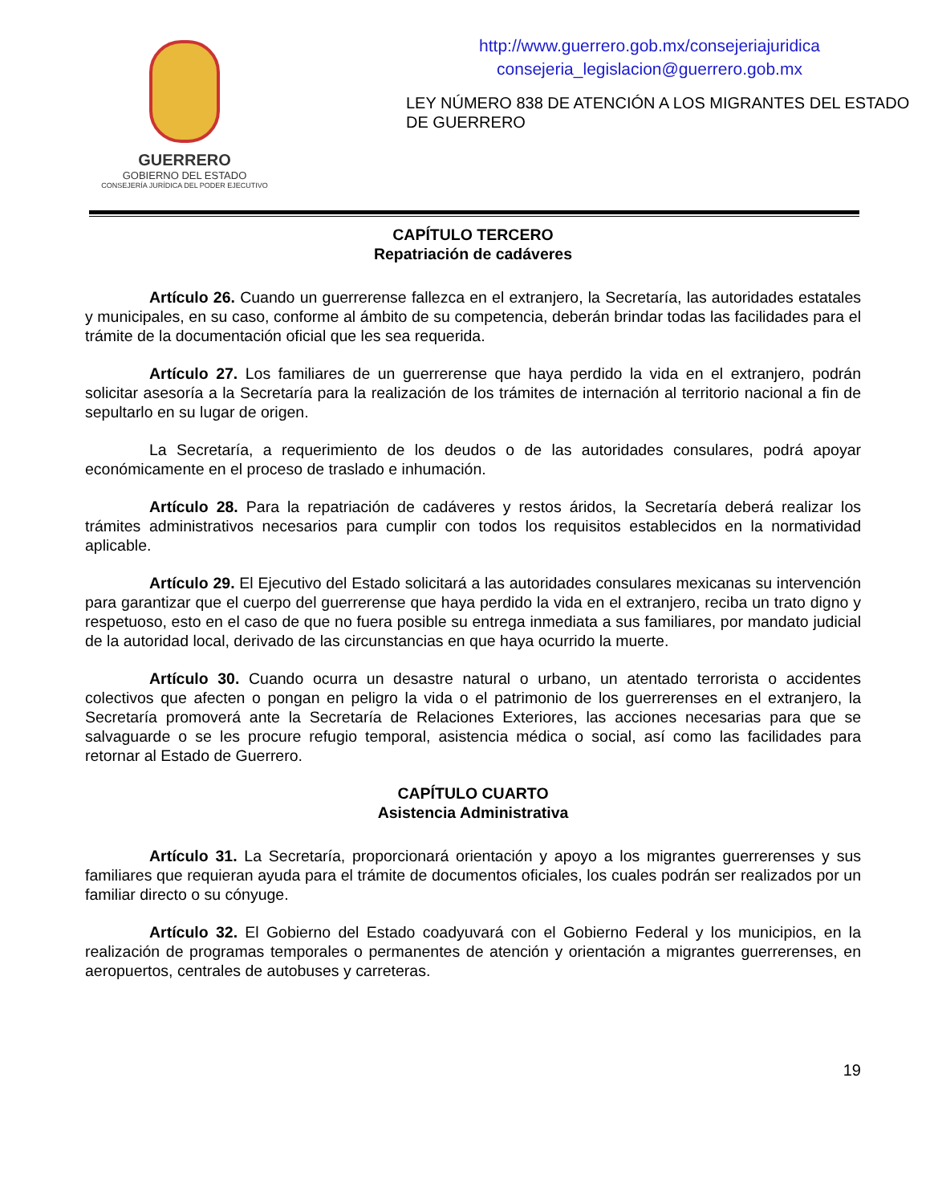GUERRERO
GOBIERNO DEL ESTADO
CONSEJERÍA JURÍDICA DEL PODER EJECUTIVO
http://www.guerrero.gob.mx/consejeriajuridica
consejeria_legislacion@guerrero.gob.mx
LEY NÚMERO 838 DE ATENCIÓN A LOS MIGRANTES DEL ESTADO DE GUERRERO
CAPÍTULO TERCERO
Repatriación de cadáveres
Artículo 26. Cuando un guerrerense fallezca en el extranjero, la Secretaría, las autoridades estatales y municipales, en su caso, conforme al ámbito de su competencia, deberán brindar todas las facilidades para el trámite de la documentación oficial que les sea requerida.
Artículo 27. Los familiares de un guerrerense que haya perdido la vida en el extranjero, podrán solicitar asesoría a la Secretaría para la realización de los trámites de internación al territorio nacional a fin de sepultarlo en su lugar de origen.
La Secretaría, a requerimiento de los deudos o de las autoridades consulares, podrá apoyar económicamente en el proceso de traslado e inhumación.
Artículo 28. Para la repatriación de cadáveres y restos áridos, la Secretaría deberá realizar los trámites administrativos necesarios para cumplir con todos los requisitos establecidos en la normatividad aplicable.
Artículo 29. El Ejecutivo del Estado solicitará a las autoridades consulares mexicanas su intervención para garantizar que el cuerpo del guerrerense que haya perdido la vida en el extranjero, reciba un trato digno y respetuoso, esto en el caso de que no fuera posible su entrega inmediata a sus familiares, por mandato judicial de la autoridad local, derivado de las circunstancias en que haya ocurrido la muerte.
Artículo 30. Cuando ocurra un desastre natural o urbano, un atentado terrorista o accidentes colectivos que afecten o pongan en peligro la vida o el patrimonio de los guerrerenses en el extranjero, la Secretaría promoverá ante la Secretaría de Relaciones Exteriores, las acciones necesarias para que se salvaguarde o se les procure refugio temporal, asistencia médica o social, así como las facilidades para retornar al Estado de Guerrero.
CAPÍTULO CUARTO
Asistencia Administrativa
Artículo 31. La Secretaría, proporcionará orientación y apoyo a los migrantes guerrerenses y sus familiares que requieran ayuda para el trámite de documentos oficiales, los cuales podrán ser realizados por un familiar directo o su cónyuge.
Artículo 32. El Gobierno del Estado coadyuvará con el Gobierno Federal y los municipios, en la realización de programas temporales o permanentes de atención y orientación a migrantes guerrerenses, en aeropuertos, centrales de autobuses y carreteras.
19